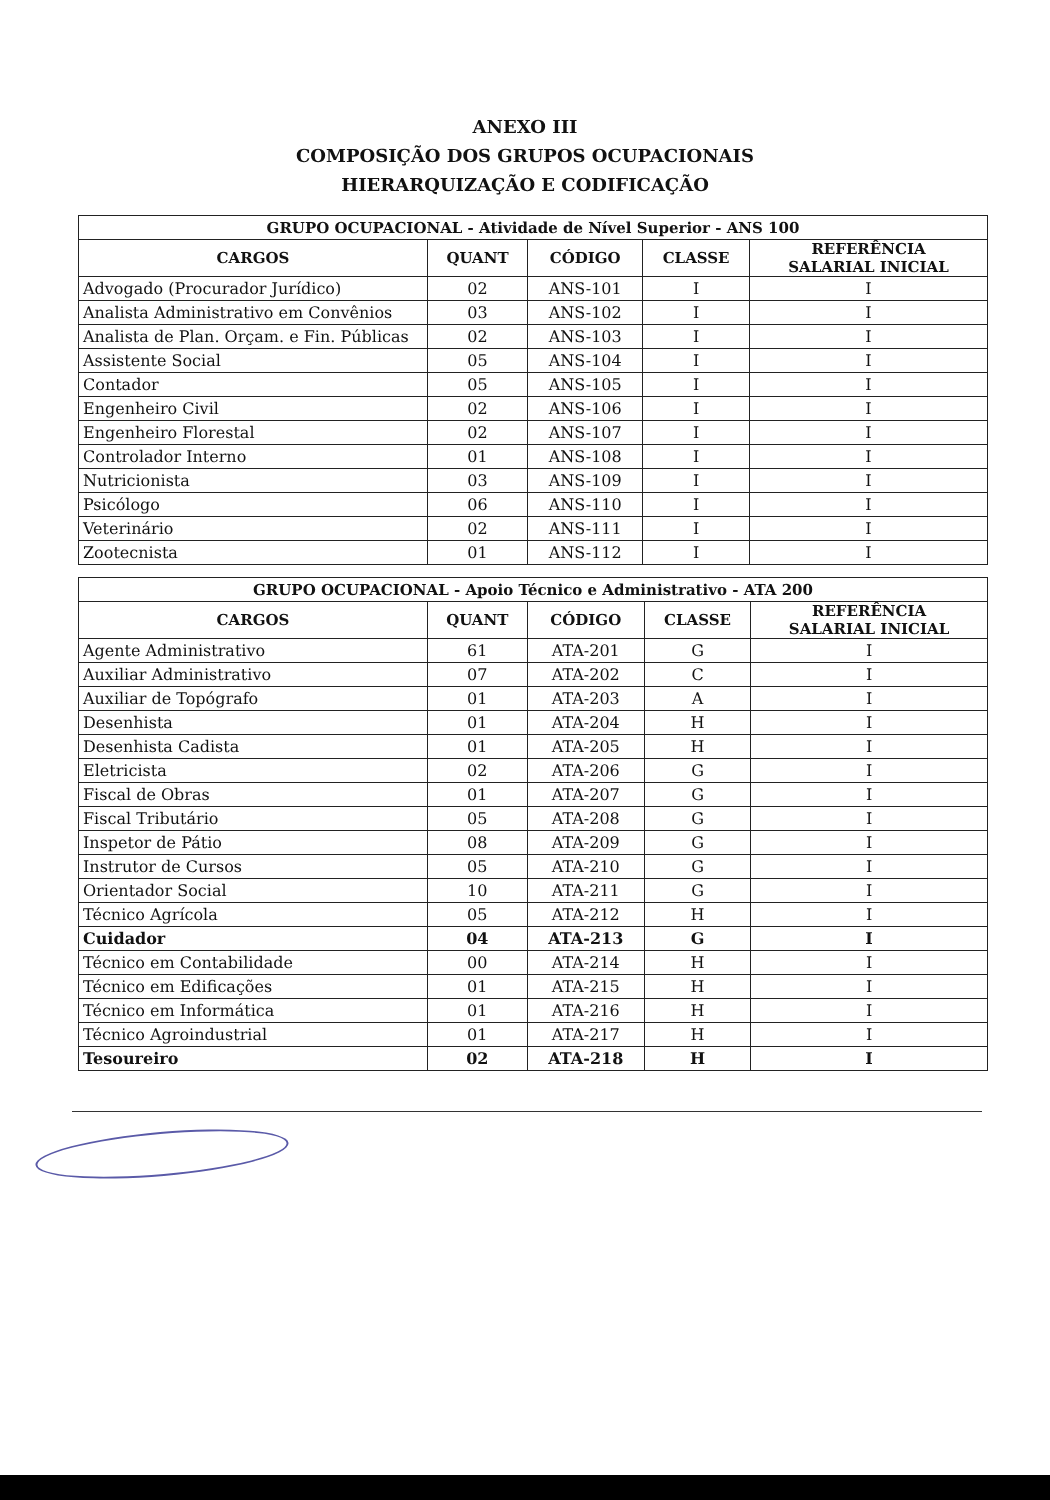ANEXO III
COMPOSIÇÃO DOS GRUPOS OCUPACIONAIS
HIERARQUIZAÇÃO E CODIFICAÇÃO
| GRUPO OCUPACIONAL - Atividade de Nível Superior - ANS 100 | | | | |
| --- | --- | --- | --- | --- |
| CARGOS | QUANT | CÓDIGO | CLASSE | REFERÊNCIA SALARIAL INICIAL |
| Advogado (Procurador Jurídico) | 02 | ANS-101 | I | I |
| Analista Administrativo em Convênios | 03 | ANS-102 | I | I |
| Analista de Plan. Orçam. e Fin. Públicas | 02 | ANS-103 | I | I |
| Assistente Social | 05 | ANS-104 | I | I |
| Contador | 05 | ANS-105 | I | I |
| Engenheiro Civil | 02 | ANS-106 | I | I |
| Engenheiro Florestal | 02 | ANS-107 | I | I |
| Controlador Interno | 01 | ANS-108 | I | I |
| Nutricionista | 03 | ANS-109 | I | I |
| Psicólogo | 06 | ANS-110 | I | I |
| Veterinário | 02 | ANS-111 | I | I |
| Zootecnista | 01 | ANS-112 | I | I |
| GRUPO OCUPACIONAL - Apoio Técnico e Administrativo - ATA 200 | | | | |
| --- | --- | --- | --- | --- |
| CARGOS | QUANT | CÓDIGO | CLASSE | REFERÊNCIA SALARIAL INICIAL |
| Agente Administrativo | 61 | ATA-201 | G | I |
| Auxiliar Administrativo | 07 | ATA-202 | C | I |
| Auxiliar de Topógrafo | 01 | ATA-203 | A | I |
| Desenhista | 01 | ATA-204 | H | I |
| Desenhista Cadista | 01 | ATA-205 | H | I |
| Eletricista | 02 | ATA-206 | G | I |
| Fiscal de Obras | 01 | ATA-207 | G | I |
| Fiscal Tributário | 05 | ATA-208 | G | I |
| Inspetor de Pátio | 08 | ATA-209 | G | I |
| Instrutor de Cursos | 05 | ATA-210 | G | I |
| Orientador Social | 10 | ATA-211 | G | I |
| Técnico Agrícola | 05 | ATA-212 | H | I |
| Cuidador | 04 | ATA-213 | G | I |
| Técnico em Contabilidade | 00 | ATA-214 | H | I |
| Técnico em Edificações | 01 | ATA-215 | H | I |
| Técnico em Informática | 01 | ATA-216 | H | I |
| Técnico Agroindustrial | 01 | ATA-217 | H | I |
| Tesoureiro | 02 | ATA-218 | H | I |